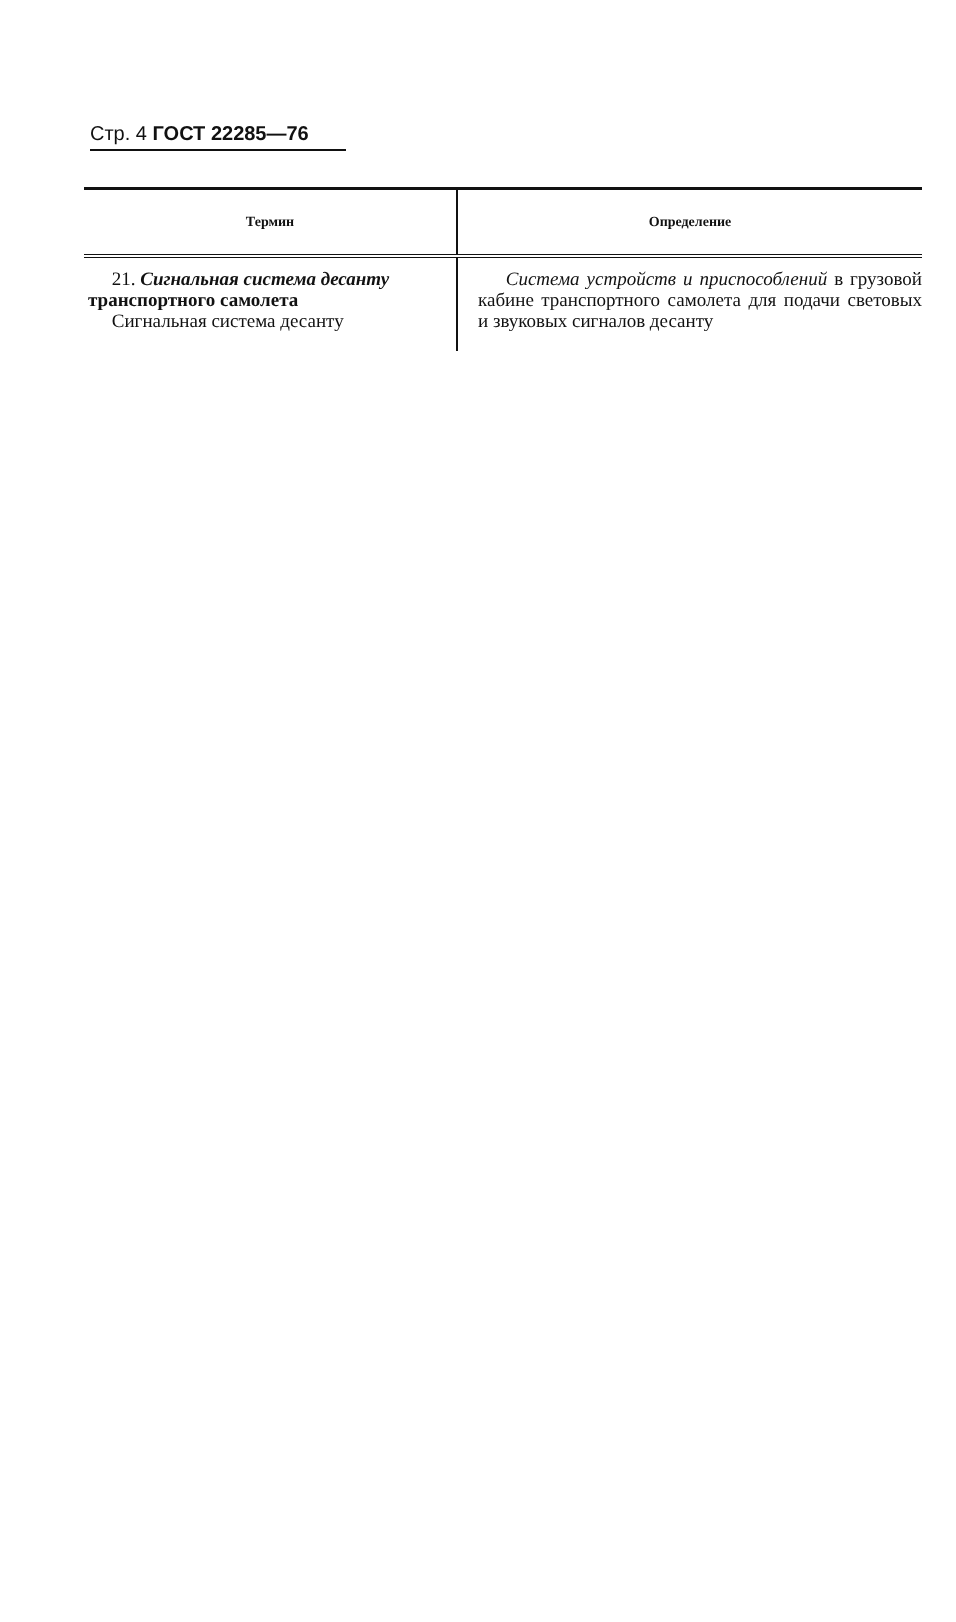Стр. 4 ГОСТ 22285—76
| Термин | Определение |
| --- | --- |
| 21. Сигнальная система десанту транспортного самолета Сигнальная система десанту | Система устройств и приспособлений в грузовой кабине транспортного самолета для подачи световых и звуковых сигналов десанту |